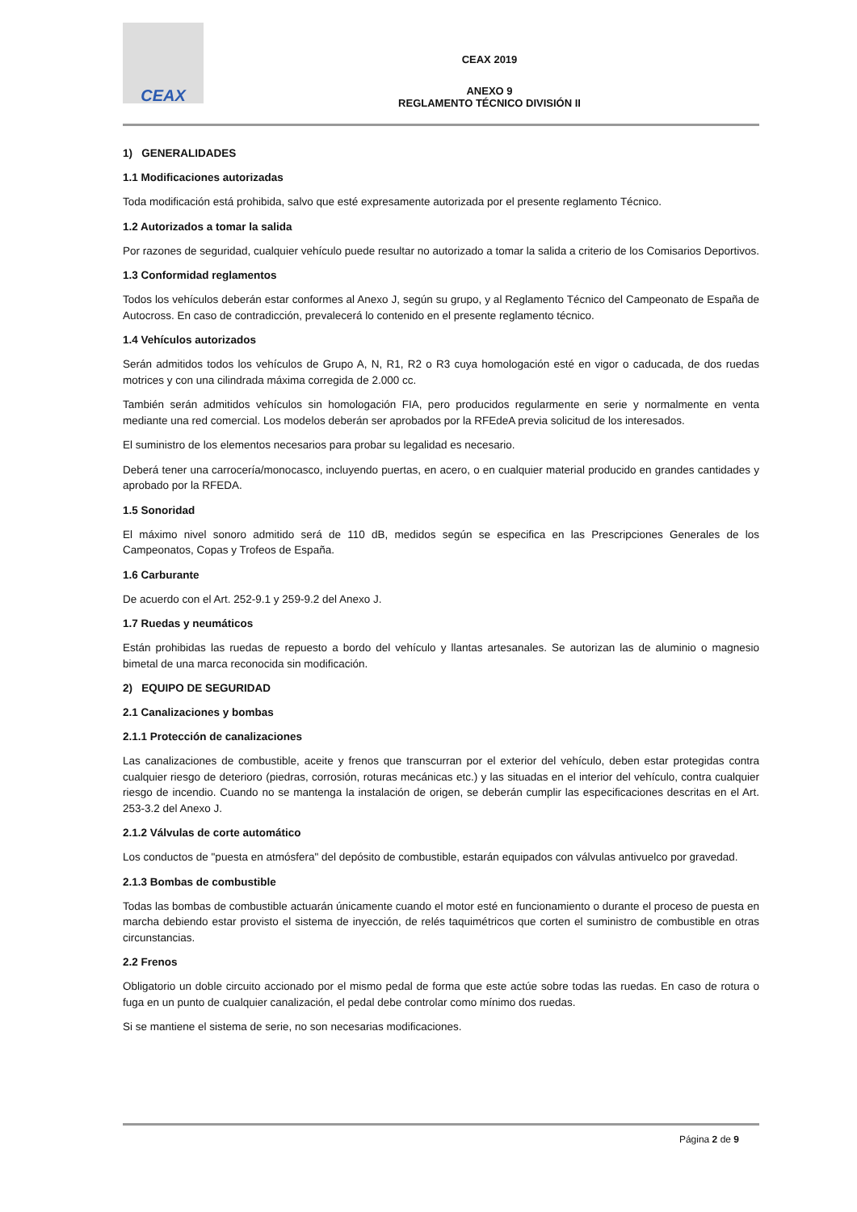CEAX
CEAX 2019
ANEXO 9
REGLAMENTO TÉCNICO DIVISIÓN II
1) GENERALIDADES
1.1 Modificaciones autorizadas
Toda modificación está prohibida, salvo que esté expresamente autorizada por el presente reglamento Técnico.
1.2 Autorizados a tomar la salida
Por razones de seguridad, cualquier vehículo puede resultar no autorizado a tomar la salida a criterio de los Comisarios Deportivos.
1.3 Conformidad reglamentos
Todos los vehículos deberán estar conformes al Anexo J, según su grupo, y al Reglamento Técnico del Campeonato de España de Autocross. En caso de contradicción, prevalecerá lo contenido en el presente reglamento técnico.
1.4 Vehículos autorizados
Serán admitidos todos los vehículos de Grupo A, N, R1, R2 o R3 cuya homologación esté en vigor o caducada, de dos ruedas motrices y con una cilindrada máxima corregida de 2.000 cc.
También serán admitidos vehículos sin homologación FIA, pero producidos regularmente en serie y normalmente en venta mediante una red comercial. Los modelos deberán ser aprobados por la RFEdeA previa solicitud de los interesados.
El suministro de los elementos necesarios para probar su legalidad es necesario.
Deberá tener una carrocería/monocasco, incluyendo puertas, en acero, o en cualquier material producido en grandes cantidades y aprobado por la RFEDA.
1.5 Sonoridad
El máximo nivel sonoro admitido será de 110 dB, medidos según se especifica en las Prescripciones Generales de los Campeonatos, Copas y Trofeos de España.
1.6 Carburante
De acuerdo con el Art. 252-9.1 y 259-9.2 del Anexo J.
1.7 Ruedas y neumáticos
Están prohibidas las ruedas de repuesto a bordo del vehículo y llantas artesanales. Se autorizan las de aluminio o magnesio bimetal de una marca reconocida sin modificación.
2) EQUIPO DE SEGURIDAD
2.1 Canalizaciones y bombas
2.1.1 Protección de canalizaciones
Las canalizaciones de combustible, aceite y frenos que transcurran por el exterior del vehículo, deben estar protegidas contra cualquier riesgo de deterioro (piedras, corrosión, roturas mecánicas etc.) y las situadas en el interior del vehículo, contra cualquier riesgo de incendio. Cuando no se mantenga la instalación de origen, se deberán cumplir las especificaciones descritas en el Art. 253-3.2 del Anexo J.
2.1.2 Válvulas de corte automático
Los conductos de "puesta en atmósfera" del depósito de combustible, estarán equipados con válvulas antivuelco por gravedad.
2.1.3 Bombas de combustible
Todas las bombas de combustible actuarán únicamente cuando el motor esté en funcionamiento o durante el proceso de puesta en marcha debiendo estar provisto el sistema de inyección, de relés taquimétricos que corten el suministro de combustible en otras circunstancias.
2.2 Frenos
Obligatorio un doble circuito accionado por el mismo pedal de forma que este actúe sobre todas las ruedas. En caso de rotura o fuga en un punto de cualquier canalización, el pedal debe controlar como mínimo dos ruedas.
Si se mantiene el sistema de serie, no son necesarias modificaciones.
Página 2 de 9